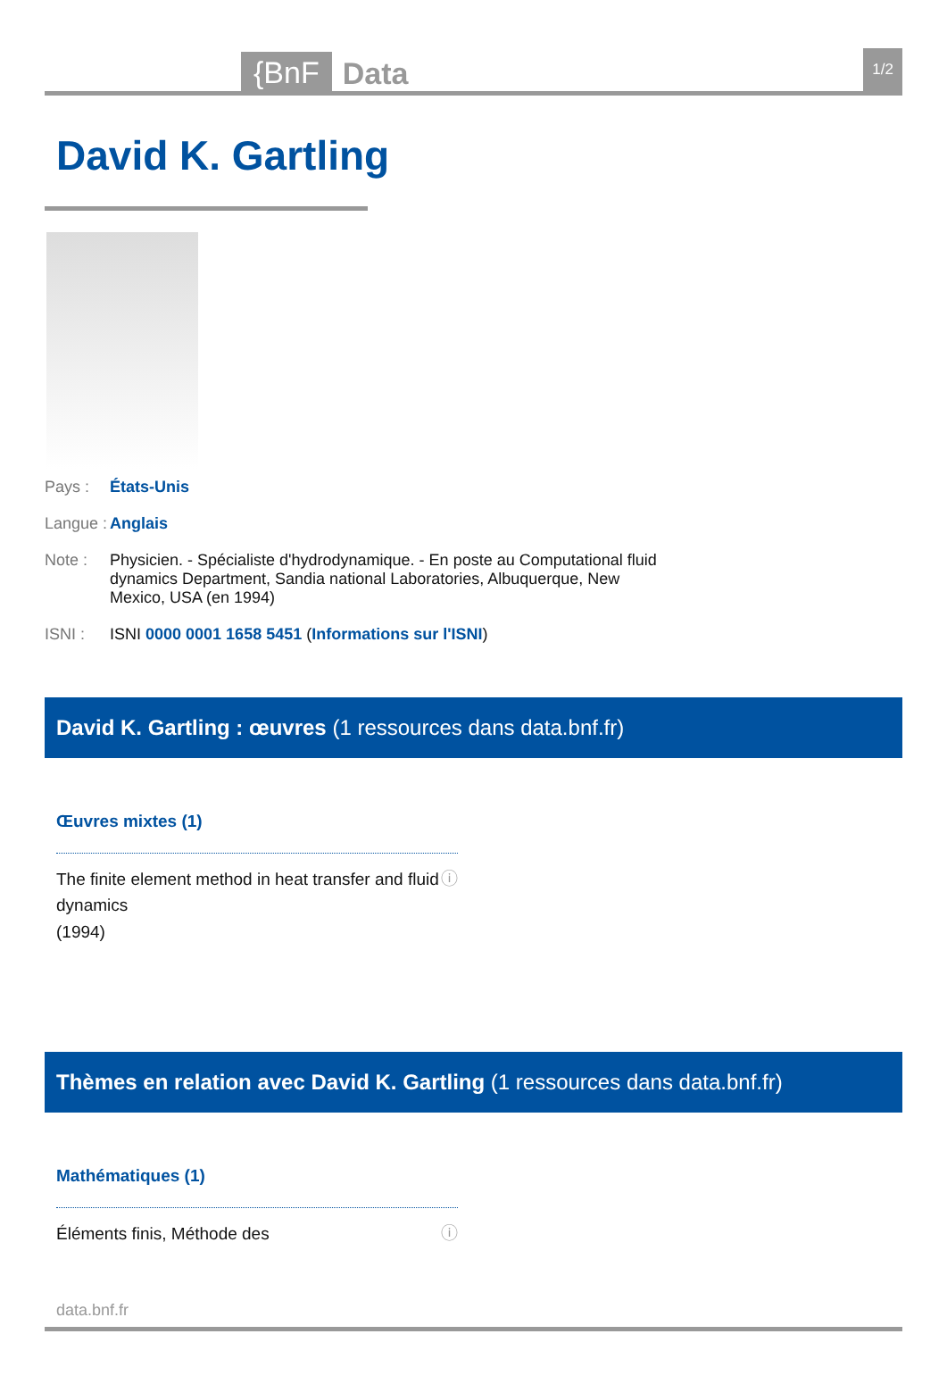{BnF Data 1/2
David K. Gartling
Pays : États-Unis
Langue : Anglais
Note : Physicien. - Spécialiste d'hydrodynamique. - En poste au Computational fluid dynamics Department, Sandia national Laboratories, Albuquerque, New Mexico, USA (en 1994)
ISNI : ISNI 0000 0001 1658 5451 (Informations sur l'ISNI)
David K. Gartling : œuvres (1 ressources dans data.bnf.fr)
Œuvres mixtes (1)
The finite element method in heat transfer and fluid dynamics
(1994) ⓘ
Thèmes en relation avec David K. Gartling (1 ressources dans data.bnf.fr)
Mathématiques (1)
Éléments finis, Méthode des ⓘ
data.bnf.fr